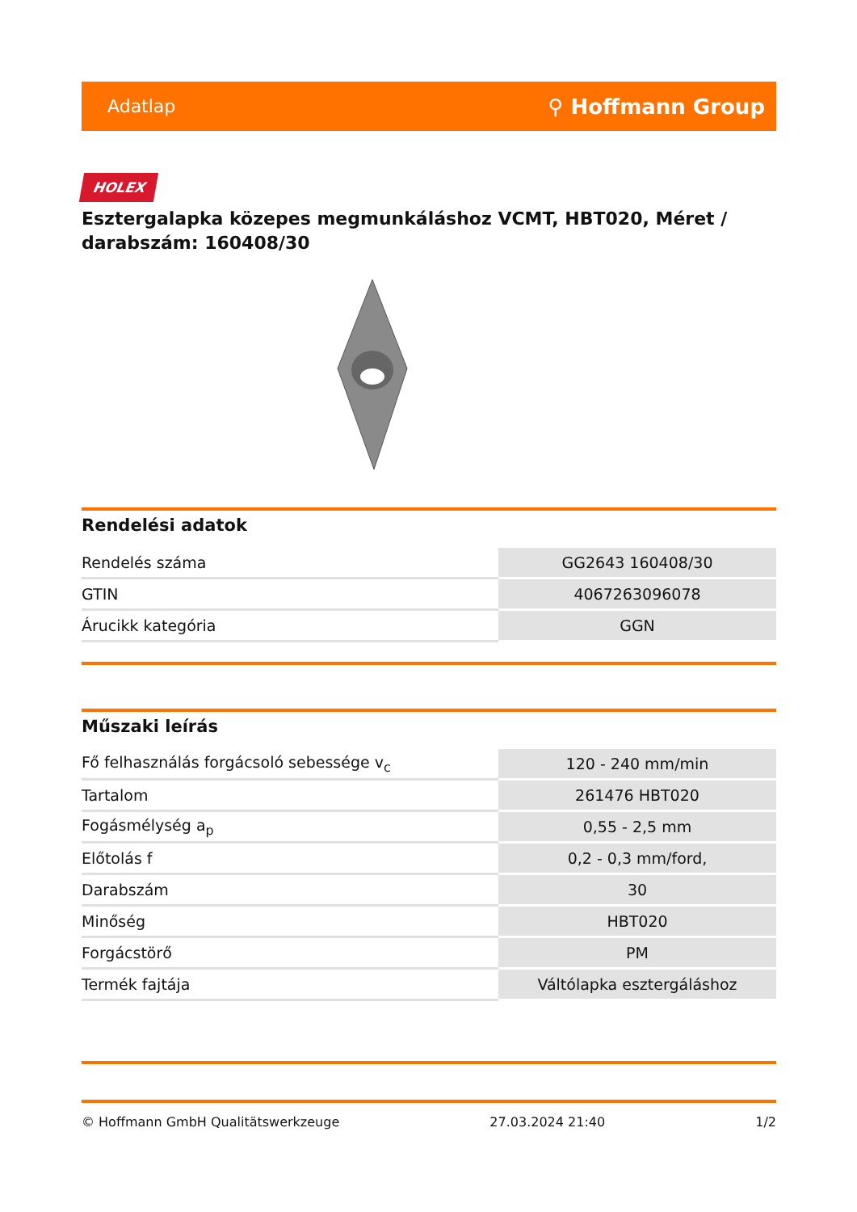Adatlap ⚲ Hoffmann Group
HOLEX
Esztergalapka közepes megmunkáláshoz VCMT, HBT020, Méret / darabszám: 160408/30
Rendelési adatok
| Rendelés száma | GG2643 160408/30 |
| GTIN | 4067263096078 |
| Árucikk kategória | GGN |
Műszaki leírás
| Fő felhasználás forgácsoló sebessége v<sub>c</sub> | 120 - 240 mm/min |
| Tartalom | 261476 HBT020 |
| Fogásmélység a<sub>p</sub> | 0,55 - 2,5 mm |
| Előtolás f | 0,2 - 0,3 mm/ford, |
| Darabszám | 30 |
| Minőség | HBT020 |
| Forgácstörő | PM |
| Termék fajtája | Váltólapka esztergáláshoz |
© Hoffmann GmbH Qualitätswerkzeuge 27.03.2024 21:40 1/2